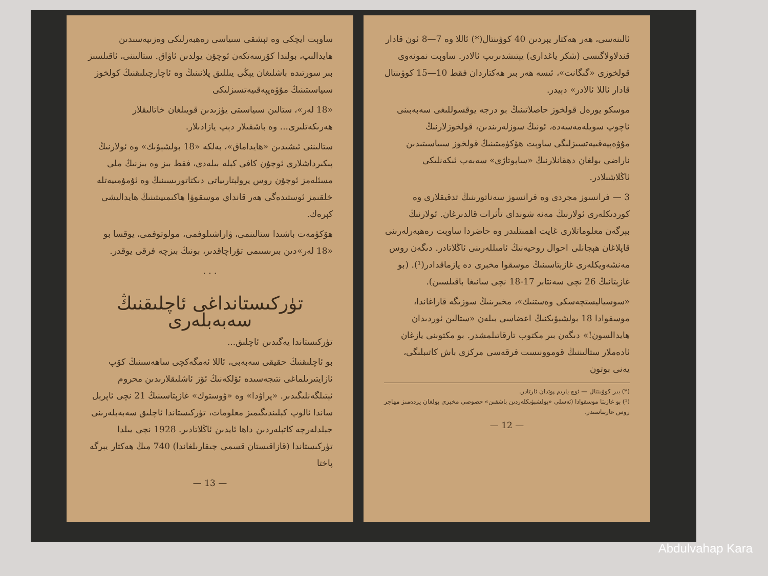ساوېت ايچكى وە تېشقى سىياسى رەھبەرلىكى وەزىپەسىدىن ھايدالىپ، بولندا كۆرسەتكەن ئوچۇن يولدىن ئاۋاق. ستالىننى، ئاقىلسىز بىر سورتىدە باشلىغان يېڭى يىللىق پلانىنىڭ وە ئاچارچىلىقنىڭ كولخوز سىياسىتىنىڭ مۇۋەپپەقىيەتسىزلىكى
«18 لەر»، ستالىن سىياسىتى يۈزىدىن قويىلغان خاتالىقلار ھەرىكەتلىرى... وە باشقىلار دېپ يازادىلار.
ستالىننى ئىشىدىن «ھايداماق»، بەلكە «18 بولشېۋىك» وە ئولارنىڭ پىكىرداشلارى ئوچۇن كافى كېلە بىلەدى، فقط بىز وە بىزنىڭ ملى مسئلەمز ئوچۇن روس پرولېتارىياتى دىكتاتورىسىنىڭ وە ئۇمۇمىيەتلە خلقىمز ئوستىدەگى ھەر قانداي موسقوۋا ھاكىمىيىتىنىڭ ھايداليشى كېرەك.
ھۆكۈمەت باشىدا ستالىنمى، ۋاراشىلوفمى، مولوتوفمى، يوقسا بو «18 لەر»دىن بىرىسىمى تۇراچاقدىر، بونىڭ بىزچە فرقى يوقدر.
. . .
تۈركىستانداغى ئاچلىقنىڭ سەبەبلەرى
تۈركىستاندا يەگىدىن ئاچلىق...
بو ئاچلىقنىڭ حقيقى سەبەبى، ئاللا ئەمگەكچى ساھەسىنىڭ كۆپ ئازايتىرىلماغى نتىجەسىدە ئۆلكەنىڭ ئۆز ئاشلىقلارىدىن محروم ئېتىلگەنلىگىدىر. «پراۋدا» وە «ۋوستوك» غازېتاسىنىڭ 21 نچى ئاپرېل ساندا ئالوپ كېلىندىگىمىز معلومات، تۈركىستاندا ئاچلىق سەبەبلەرىنى جېلدلەرچە كاتېلەردىن داھا ئايدىن ئاڭلاتادىر. 1928 نچى يىلدا تۈركىستاندا (قازاقىستان قسمى چىقارىلغاندا) 740 مىڭ ھەكتار يېرگە پاختا
— 13 —
ئالىنەسى، ھەر ھەكتار يېردىن 40 كوۋىنتال(*) ئاللا وە 7—8 ئون قادار قندلاولاگىسى (شكر ياغدارى) يېتىشدىرىپ ئالادر. ساوېت نمونەوى قولخوزى «گىگانت»، ئىسە ھەر بىر ھەكتاردان فقط 10—15 كوۋىنتال قادار ئاللا ئالادر» دېيدر.
موسكو يورەل قولخوز حاصلاتىنىڭ بو درجە يوقسوللىغى سەبەبىنى ئاچوپ سويلەمەسەدە، ئونىڭ سوزلەرىندىن، قولخوزلارنىڭ مۇۋەپپەقىيەتسىزلىگى ساوېت ھۆكۈمىتىنىڭ قولخوز سىياسىتىدىن ناراضى بولغان دھقانلارنىڭ «ساپوتاژى» سەبەپ ئىكەنلىكى ئاڭلاشىلادر.
3 — فرانسوز مجردى وە فرانسوز سەناتورىنىڭ تدقيقلارى وە كوردىكلەرى ئولارنىڭ مەنە شوندای تأثرات قالدىرغان. ئولارنىڭ بېرگەن معلوماتلارى غايت اھمىتلىدر وە حاضردا ساوېت رەھبەرلەرىنى قاپلاغان ھېجانلى احوال روحيەنىڭ ئامىللەرىنى ئاڭلاتادر. دىگەن روس مەنشەويكلەرى غازېتاسىنىڭ موسقوا مخبرى دە يازماقدادر(¹). (بو غازېتانىڭ 26 نچى سەنتابر 17-18 نچى سانىغا باقىلسىن).
«سوسياليستچەسكى وەستنىك»، مخبرىنىڭ سوزىگە قاراغاندا، موسقوادا 18 بولشېۋىكنىڭ اعضاسى بىلەن «ستالىن ئوردىدان ھايدالسون!» دىگەن بىر مكتوب تارقاتىلمشدر. بو مكتوبنى يازغان ئادەملار ستالىننىڭ قوموونىست فرقەسى مركزى باش كاتىبلىگى، يەنى بوتون
(*) بىر كوۋىنتال — ئوچ يارىم پوتدان ئارتادر.
(¹) بو غازېتا موسقوادا (ئەسلى «بولشېۋىكلەردىن باشقىن» خصوصى مخبرى بولغان يردەمىز مهاجر روس غازېتاسىدر.
— 12 —
Abdulvahap Kara